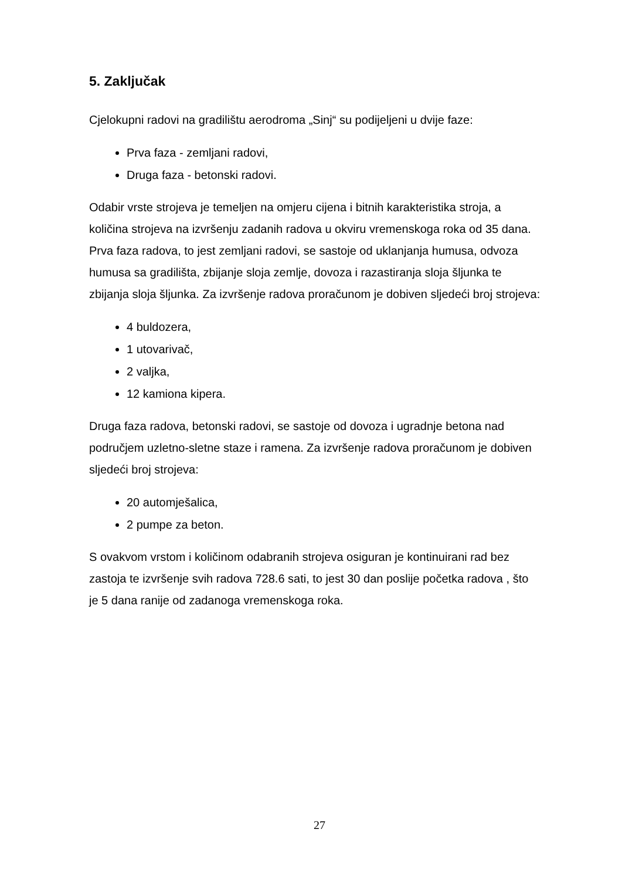5. Zaključak
Cjelokupni radovi na gradilištu aerodroma „Sinj“ su podijeljeni u dvije faze:
Prva faza - zemljani radovi,
Druga faza - betonski radovi.
Odabir vrste strojeva je temeljen na omjeru cijena i bitnih karakteristika stroja, a količina strojeva na izvršenju zadanih radova u okviru vremenskoga roka od 35 dana. Prva faza radova, to jest zemljani radovi, se sastoje od uklanjanja humusa, odvoza humusa sa gradilišta, zbijanje sloja zemlje, dovoza i razastiranja sloja šljunka te zbijanja sloja šljunka. Za izvršenje radova proračunom je dobiven sljedeći broj strojeva:
4 buldozera,
1 utovarivač,
2 valjka,
12 kamiona kipera.
Druga faza radova, betonski radovi, se sastoje od dovoza i ugradnje betona nad područjem uzletno-sletne staze i ramena. Za izvršenje radova proračunom je dobiven sljedeći broj strojeva:
20 automješalica,
2 pumpe za beton.
S ovakvom vrstom i količinom odabranih strojeva osiguran je kontinuirani rad bez zastoja te izvršenje svih radova 728.6 sati, to jest 30 dan poslije početka radova , što je 5 dana ranije od zadanoga vremenskoga roka.
27